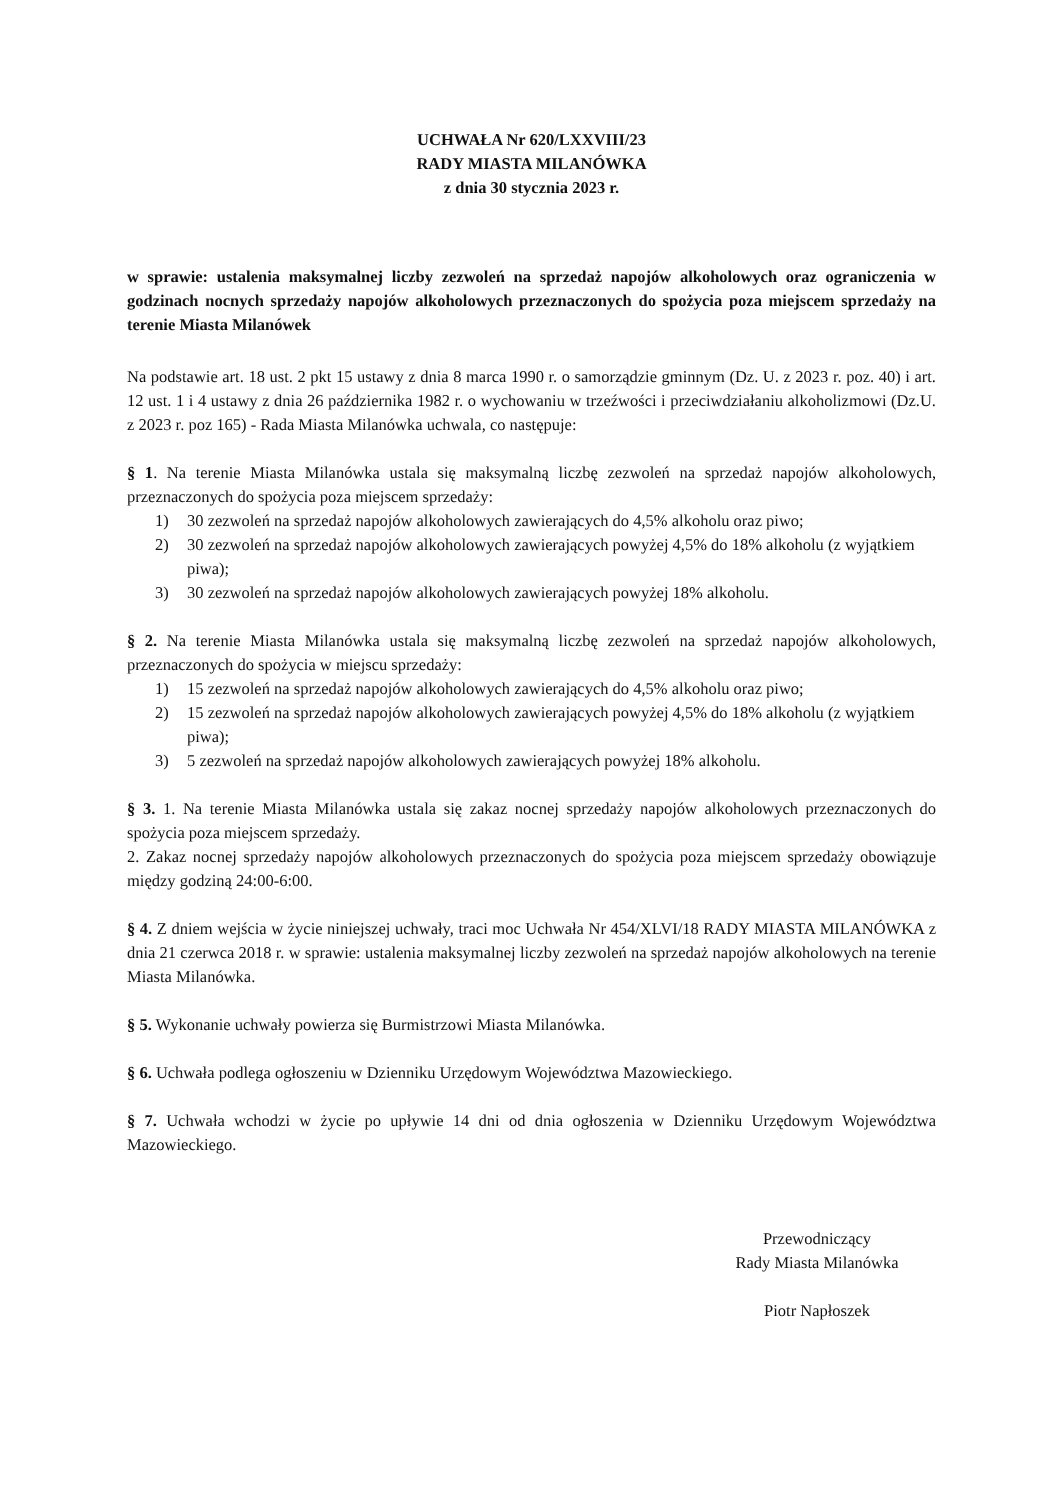UCHWAŁA Nr 620/LXXVIII/23
RADY MIASTA MILANÓWKA
z dnia 30 stycznia 2023 r.
w sprawie: ustalenia maksymalnej liczby zezwoleń na sprzedaż napojów alkoholowych oraz ograniczenia w godzinach nocnych sprzedaży napojów alkoholowych przeznaczonych do spożycia poza miejscem sprzedaży na terenie Miasta Milanówek
Na podstawie art. 18 ust. 2 pkt 15 ustawy z dnia 8 marca 1990 r. o samorządzie gminnym (Dz. U. z 2023 r. poz. 40) i art. 12 ust. 1 i 4 ustawy z dnia 26 października 1982 r. o wychowaniu w trzeźwości i przeciwdziałaniu alkoholizmowi (Dz.U. z 2023 r. poz 165) - Rada Miasta Milanówka uchwala, co następuje:
§ 1. Na terenie Miasta Milanówka ustala się maksymalną liczbę zezwoleń na sprzedaż napojów alkoholowych, przeznaczonych do spożycia poza miejscem sprzedaży:
1) 30 zezwoleń na sprzedaż napojów alkoholowych zawierających do 4,5% alkoholu oraz piwo;
2) 30 zezwoleń na sprzedaż napojów alkoholowych zawierających powyżej 4,5% do 18% alkoholu (z wyjątkiem piwa);
3) 30 zezwoleń na sprzedaż napojów alkoholowych zawierających powyżej 18% alkoholu.
§ 2. Na terenie Miasta Milanówka ustala się maksymalną liczbę zezwoleń na sprzedaż napojów alkoholowych, przeznaczonych do spożycia w miejscu sprzedaży:
1) 15 zezwoleń na sprzedaż napojów alkoholowych zawierających do 4,5% alkoholu oraz piwo;
2) 15 zezwoleń na sprzedaż napojów alkoholowych zawierających powyżej 4,5% do 18% alkoholu (z wyjątkiem piwa);
3) 5 zezwoleń na sprzedaż napojów alkoholowych zawierających powyżej 18% alkoholu.
§ 3. 1. Na terenie Miasta Milanówka ustala się zakaz nocnej sprzedaży napojów alkoholowych przeznaczonych do spożycia poza miejscem sprzedaży.
2. Zakaz nocnej sprzedaży napojów alkoholowych przeznaczonych do spożycia poza miejscem sprzedaży obowiązuje między godziną 24:00-6:00.
§ 4. Z dniem wejścia w życie niniejszej uchwały, traci moc Uchwała Nr 454/XLVI/18 RADY MIASTA MILANÓWKA z dnia 21 czerwca 2018 r. w sprawie: ustalenia maksymalnej liczby zezwoleń na sprzedaż napojów alkoholowych na terenie Miasta Milanówka.
§ 5. Wykonanie uchwały powierza się Burmistrzowi Miasta Milanówka.
§ 6. Uchwała podlega ogłoszeniu w Dzienniku Urzędowym Województwa Mazowieckiego.
§ 7. Uchwała wchodzi w życie po upływie 14 dni od dnia ogłoszenia w Dzienniku Urzędowym Województwa Mazowieckiego.
Przewodniczący
Rady Miasta Milanówka
Piotr Napłoszek